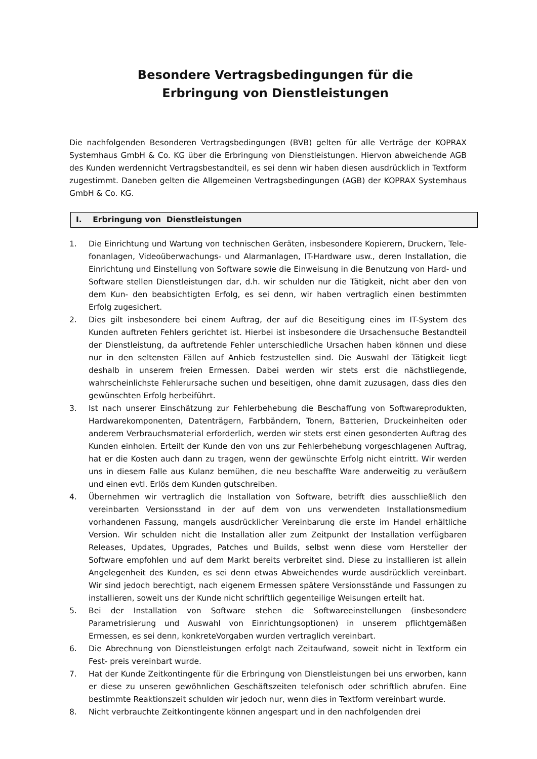Besondere Vertragsbedingungen für die
Erbringung von Dienstleistungen
Die nachfolgenden Besonderen Vertragsbedingungen (BVB) gelten für alle Verträge der KOPRAX Systemhaus GmbH & Co. KG über die Erbringung von Dienstleistungen. Hiervon abweichende AGB des Kunden werdennicht Vertragsbestandteil, es sei denn wir haben diesen ausdrücklich in Textform zugestimmt. Daneben gelten die Allgemeinen Vertragsbedingungen (AGB) der KOPRAX Systemhaus GmbH & Co. KG.
I. Erbringung von Dienstleistungen
1. Die Einrichtung und Wartung von technischen Geräten, insbesondere Kopierern, Druckern, Tele- fonanlagen, Videoüberwachungs- und Alarmanlagen, IT-Hardware usw., deren Installation, die Einrichtung und Einstellung von Software sowie die Einweisung in die Benutzung von Hard- und Software stellen Dienstleistungen dar, d.h. wir schulden nur die Tätigkeit, nicht aber den von dem Kun- den beabsichtigten Erfolg, es sei denn, wir haben vertraglich einen bestimmten Erfolg zugesichert.
2. Dies gilt insbesondere bei einem Auftrag, der auf die Beseitigung eines im IT-System des Kunden auftreten Fehlers gerichtet ist. Hierbei ist insbesondere die Ursachensuche Bestandteil der Dienstleistung, da auftretende Fehler unterschiedliche Ursachen haben können und diese nur in den seltensten Fällen auf Anhieb festzustellen sind. Die Auswahl der Tätigkeit liegt deshalb in unserem freien Ermessen. Dabei werden wir stets erst die nächstliegende, wahrscheinlichste Fehlerursache suchen und beseitigen, ohne damit zuzusagen, dass dies den gewünschten Erfolg herbeiführt.
3. Ist nach unserer Einschätzung zur Fehlerbehebung die Beschaffung von Softwareprodukten, Hardwarekomponenten, Datenträgern, Farbbändern, Tonern, Batterien, Druckeinheiten oder anderem Verbrauchsmaterial erforderlich, werden wir stets erst einen gesonderten Auftrag des Kunden einholen. Erteilt der Kunde den von uns zur Fehlerbehebung vorgeschlagenen Auftrag, hat er die Kosten auch dann zu tragen, wenn der gewünschte Erfolg nicht eintritt. Wir werden uns in diesem Falle aus Kulanz bemühen, die neu beschaffte Ware anderweitig zu veräußern und einen evtl. Erlös dem Kunden gutschreiben.
4. Übernehmen wir vertraglich die Installation von Software, betrifft dies ausschließlich den vereinbarten Versionsstand in der auf dem von uns verwendeten Installationsmedium vorhandenen Fassung, mangels ausdrücklicher Vereinbarung die erste im Handel erhältliche Version. Wir schulden nicht die Installation aller zum Zeitpunkt der Installation verfügbaren Releases, Updates, Upgrades, Patches und Builds, selbst wenn diese vom Hersteller der Software empfohlen und auf dem Markt bereits verbreitet sind. Diese zu installieren ist allein Angelegenheit des Kunden, es sei denn etwas Abweichendes wurde ausdrücklich vereinbart. Wir sind jedoch berechtigt, nach eigenem Ermessen spätere Versionsstände und Fassungen zu installieren, soweit uns der Kunde nicht schriftlich gegenteilige Weisungen erteilt hat.
5. Bei der Installation von Software stehen die Softwareeinstellungen (insbesondere Parametrisierung und Auswahl von Einrichtungsoptionen) in unserem pflichtgemäßen Ermessen, es sei denn, konkreteVorgaben wurden vertraglich vereinbart.
6. Die Abrechnung von Dienstleistungen erfolgt nach Zeitaufwand, soweit nicht in Textform ein Fest- preis vereinbart wurde.
7. Hat der Kunde Zeitkontingente für die Erbringung von Dienstleistungen bei uns erworben, kann er diese zu unseren gewöhnlichen Geschäftszeiten telefonisch oder schriftlich abrufen. Eine bestimmte Reaktionszeit schulden wir jedoch nur, wenn dies in Textform vereinbart wurde.
8. Nicht verbrauchte Zeitkontingente können angespart und in den nachfolgenden drei